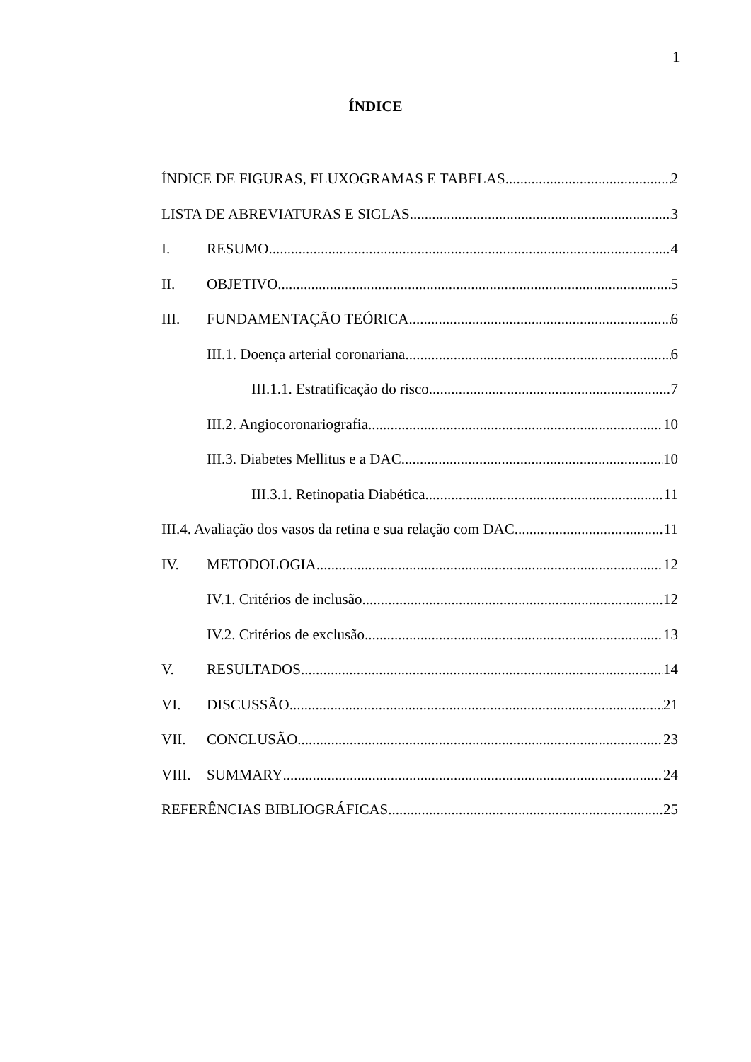1
ÍNDICE
ÍNDICE DE FIGURAS, FLUXOGRAMAS E TABELAS 2
LISTA DE ABREVIATURAS E SIGLAS 3
I. RESUMO 4
II. OBJETIVO 5
III. FUNDAMENTAÇÃO TEÓRICA 6
III.1. Doença arterial coronariana 6
III.1.1. Estratificação do risco 7
III.2. Angiocoronariografia 10
III.3. Diabetes Mellitus e a DAC 10
III.3.1. Retinopatia Diabética 11
III.4. Avaliação dos vasos da retina e sua relação com DAC 11
IV. METODOLOGIA 12
IV.1. Critérios de inclusão 12
IV.2. Critérios de exclusão 13
V. RESULTADOS 14
VI. DISCUSSÃO 21
VII. CONCLUSÃO 23
VIII. SUMMARY 24
REFERÊNCIAS BIBLIOGRÁFICAS 25